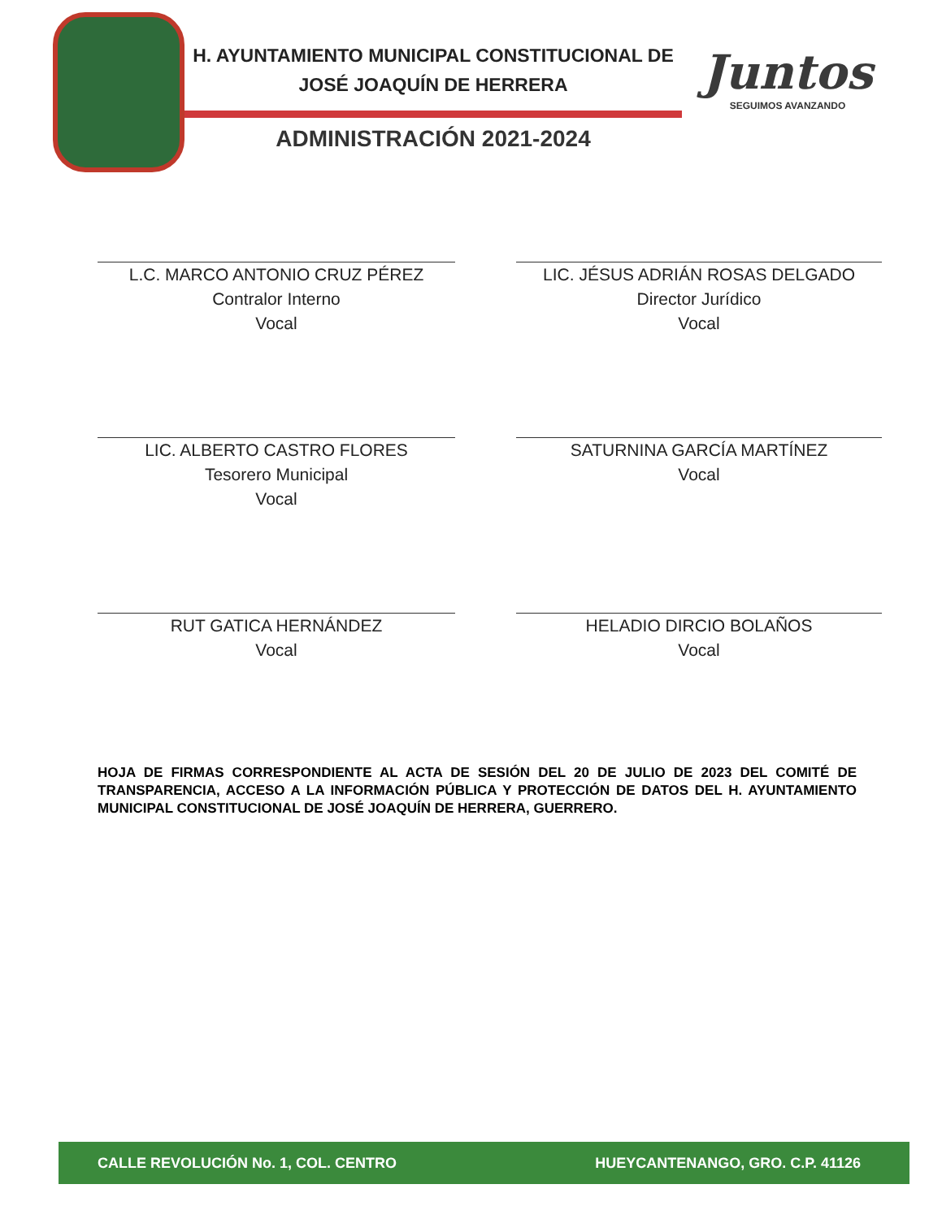H. AYUNTAMIENTO MUNICIPAL CONSTITUCIONAL DE
JOSÉ JOAQUÍN DE HERRERA
ADMINISTRACIÓN 2021-2024
Juntos
SEGUIMOS AVANZANDO
L.C. MARCO ANTONIO CRUZ PÉREZ
Contralor Interno
Vocal
LIC. JÉSUS ADRIÁN ROSAS DELGADO
Director Jurídico
Vocal
LIC. ALBERTO CASTRO FLORES
Tesorero Municipal
Vocal
SATURNINA GARCÍA MARTÍNEZ
Vocal
RUT GATICA HERNÁNDEZ
Vocal
HELADIO DIRCIO BOLAÑOS
Vocal
HOJA DE FIRMAS CORRESPONDIENTE AL ACTA DE SESIÓN DEL 20 DE JULIO DE 2023 DEL COMITÉ DE TRANSPARENCIA, ACCESO A LA INFORMACIÓN PÚBLICA Y PROTECCIÓN DE DATOS DEL H. AYUNTAMIENTO MUNICIPAL CONSTITUCIONAL DE JOSÉ JOAQUÍN DE HERRERA, GUERRERO.
CALLE REVOLUCIÓN No. 1, COL. CENTRO HUEYCANTENANGO, GRO. C.P. 41126